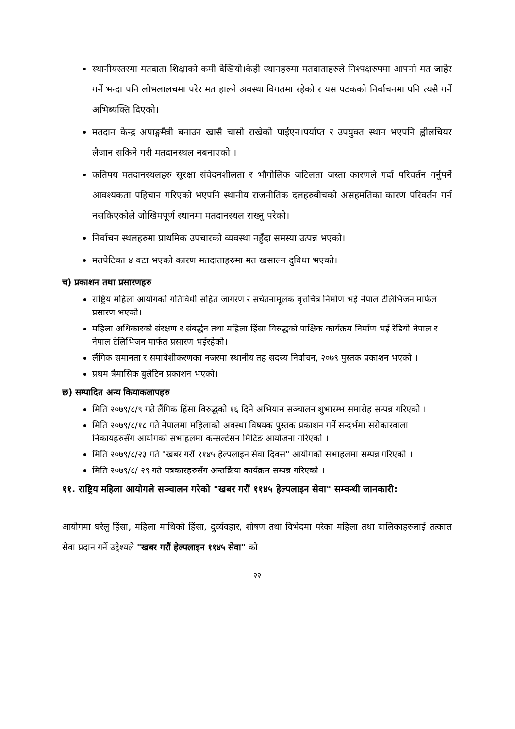स्थानीयस्तरमा मतदाता शिक्षाको कमी देखियो।केही स्थानहरुमा मतदाताहरुले निश्पक्षरुपमा आफ्नो मत जाहेर गर्ने भन्दा पनि लोभलालचमा परेर मत हाल्ने अवस्था विगतमा रहेको र यस पटकको निर्वाचनमा पनि त्यसै गर्ने अभिब्यक्ति दिएको।
मतदान केन्द्र अपाङ्गमैत्री बनाउन खासै चासो राखेको पाईएन।पर्याप्त र उपयुक्त स्थान भएपनि ह्वीलचियर लैजान सकिने गरी मतदानस्थल नबनाएको ।
कतिपय मतदानस्थलहरु सूरक्षा संवेदनशीलता र भौगोलिक जटिलता जस्ता कारणले गर्दा परिवर्तन गर्नुपर्ने आवश्यकता पहिचान गरिएको भएपनि स्थानीय राजनीतिक दलहरुबीचको असहमतिका कारण परिवर्तन गर्न नसकिएकोले जोखिमपूर्ण स्थानमा मतदानस्थल राख्नु परेको।
निर्वाचन स्थलहरुमा प्राथमिक उपचारको व्यवस्था नहुँदा समस्या उत्पन्न भएको।
मतपेटिका ४ वटा भएको कारण मतदाताहरुमा मत खसाल्न दुविधा भएको।
च) प्रकाशन तथा प्रसारणहरु
राष्ट्रिय महिला आयोगको गतिविधी सहित जागरण र सचेतनामूलक वृत्तचित्र निर्माण भई नेपाल टेलिभिजन मार्फल प्रसारण भएको।
महिला अधिकारको संरक्षण र संबर्द्धन तथा महिला हिंसा विरुद्धको पाक्षिक कार्यक्रम निर्माण भई रेडियो नेपाल र नेपाल टेलिभिजन मार्फत प्रसारण भईरहेको।
लैंगिक समानता र समावेशीकरणका नजरमा स्थानीय तह सदस्य निर्वाचन, २०७९ पुस्तक प्रकाशन भएको ।
प्रथम त्रैमासिक बुलेटिन प्रकाशन भएको।
छ) सम्पादित अन्य कियाकलापहरु
मिति २०७९/८/९ गते लैंगिक हिंसा विरुद्धको १६ दिने अभियान सञ्चालन शुभारम्भ समारोह सम्पन्न गरिएको ।
मिति २०७९/८/१८ गते नेपालमा महिलाको अवस्था विषयक पुस्तक प्रकाशन गर्ने सन्दर्भमा सरोकारवाला निकायहरुसँग आयोगको सभाहलमा कन्सल्टेसन मिटिङ आयोजना गरिएको ।
मिति २०७९/८/२३ गते "खबर गरौं ११४५ हेल्पलाइन सेवा दिवस" आयोगको सभाहलमा सम्पन्न गरिएको ।
मिति २०७९/८/ २९ गते पत्रकारहरुसँग अन्तर्क्रिया कार्यक्रम सम्पन्न गरिएको ।
११. राष्ट्रिय महिला आयोगले सञ्चालन गरेको "खबर गरौं ११४५ हेल्पलाइन सेवा" सम्वन्धी जानकारी:
आयोगमा घरेलु हिंसा, महिला माथिको हिंसा, दुर्व्यवहार, शोषण तथा विभेदमा परेका महिला तथा बालिकाहरुलाई तत्काल सेवा प्रदान गर्ने उद्देश्यले "खबर गरौं हेल्पलाइन ११४५ सेवा" को
२२